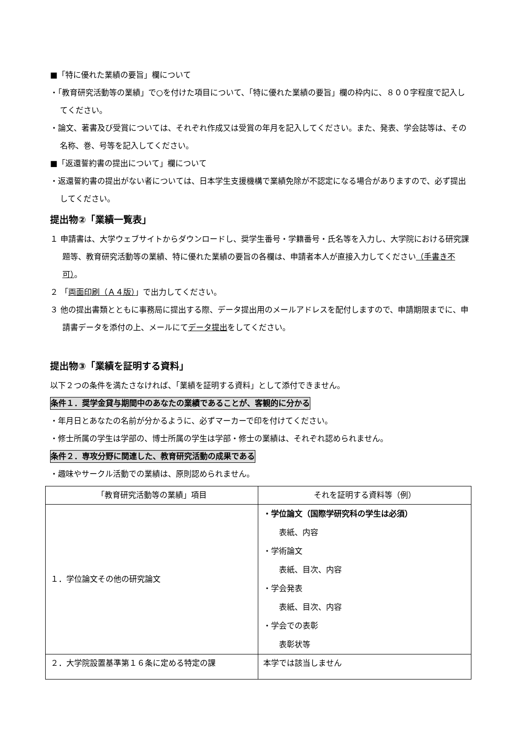■「特に優れた業績の要旨」欄について
・「教育研究活動等の業績」で○を付けた項目について、「特に優れた業績の要旨」欄の枠内に、８００字程度で記入してください。
・論文、著書及び受賞については、それぞれ作成又は受賞の年月を記入してください。また、発表、学会誌等は、その名称、巻、号等を記入してください。
■「返還誓約書の提出について」欄について
・返還誓約書の提出がない者については、日本学生支援機構で業績免除が不認定になる場合がありますので、必ず提出してください。
提出物②「業績一覧表」
１ 申請書は、大学ウェブサイトからダウンロードし、奨学生番号・学籍番号・氏名等を入力し、大学院における研究課題等、教育研究活動等の業績、特に優れた業績の要旨の各欄は、申請者本人が直接入力してください（手書き不可）。
２ 「両面印刷（Ａ４版）」で出力してください。
３ 他の提出書類とともに事務局に提出する際、データ提出用のメールアドレスを配付しますので、申請期限までに、申請書データを添付の上、メールにてデータ提出をしてください。
提出物③「業績を証明する資料」
以下２つの条件を満たさなければ、「業績を証明する資料」として添付できません。
条件１．奨学金貸与期間中のあなたの業績であることが、客観的に分かる
・年月日とあなたの名前が分かるように、必ずマーカーで印を付けてください。
・修士所属の学生は学部の、博士所属の学生は学部・修士の業績は、それぞれ認められません。
条件２．専攻分野に関連した、教育研究活動の成果である
・趣味やサークル活動での業績は、原則認められません。
| 「教育研究活動等の業績」項目 | それを証明する資料等（例） |
| --- | --- |
| １．学位論文その他の研究論文 | ・学位論文（国際学研究科の学生は必須） 表紙、内容 ・学術論文 表紙、目次、内容 ・学会発表 表紙、目次、内容 ・学会での表彰 表彰状等 |
| ２．大学院設置基準第１６条に定める特定の課 | 本学では該当しません |